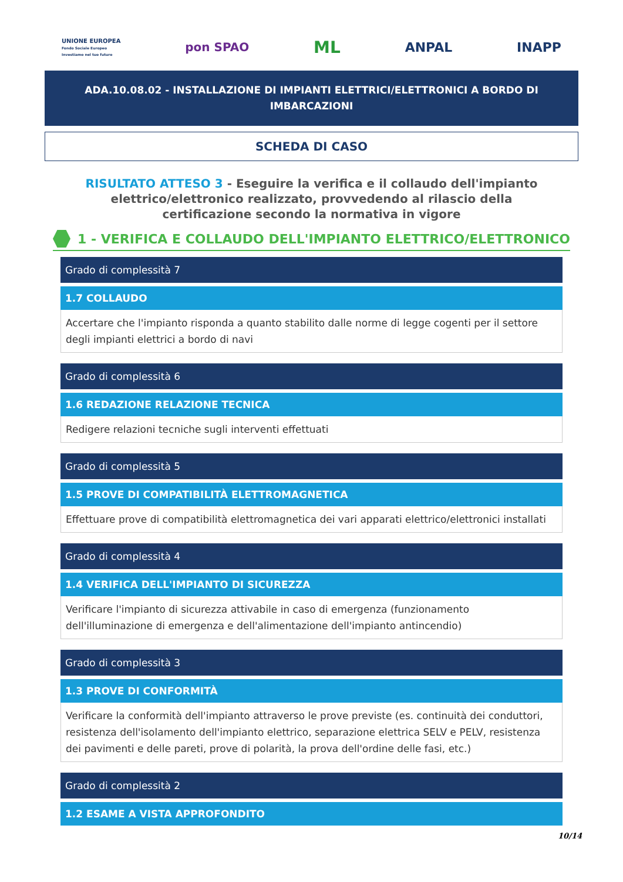UNIONE EUROPEA
Fondo Sociale Europeo
Investiamo nel tuo futuro
pon SPAO
ML
ANPAL INAPP
ADA.10.08.02 - INSTALLAZIONE DI IMPIANTI ELETTRICI/ELETTRONICI A BORDO DI IMBARCAZIONI
SCHEDA DI CASO
RISULTATO ATTESO 3 - Eseguire la verifica e il collaudo dell'impianto elettrico/elettronico realizzato, provvedendo al rilascio della certificazione secondo la normativa in vigore
1 - VERIFICA E COLLAUDO DELL'IMPIANTO ELETTRICO/ELETTRONICO
Grado di complessità 7
1.7 COLLAUDO
Accertare che l'impianto risponda a quanto stabilito dalle norme di legge cogenti per il settore degli impianti elettrici a bordo di navi
Grado di complessità 6
1.6 REDAZIONE RELAZIONE TECNICA
Redigere relazioni tecniche sugli interventi effettuati
Grado di complessità 5
1.5 PROVE DI COMPATIBILITÀ ELETTROMAGNETICA
Effettuare prove di compatibilità elettromagnetica dei vari apparati elettrico/elettronici installati
Grado di complessità 4
1.4 VERIFICA DELL'IMPIANTO DI SICUREZZA
Verificare l'impianto di sicurezza attivabile in caso di emergenza (funzionamento dell'illuminazione di emergenza e dell'alimentazione dell'impianto antincendio)
Grado di complessità 3
1.3 PROVE DI CONFORMITÀ
Verificare la conformità dell'impianto attraverso le prove previste (es. continuità dei conduttori, resistenza dell'isolamento dell'impianto elettrico, separazione elettrica SELV e PELV, resistenza dei pavimenti e delle pareti, prove di polarità, la prova dell'ordine delle fasi, etc.)
Grado di complessità 2
1.2 ESAME A VISTA APPROFONDITO
10/14